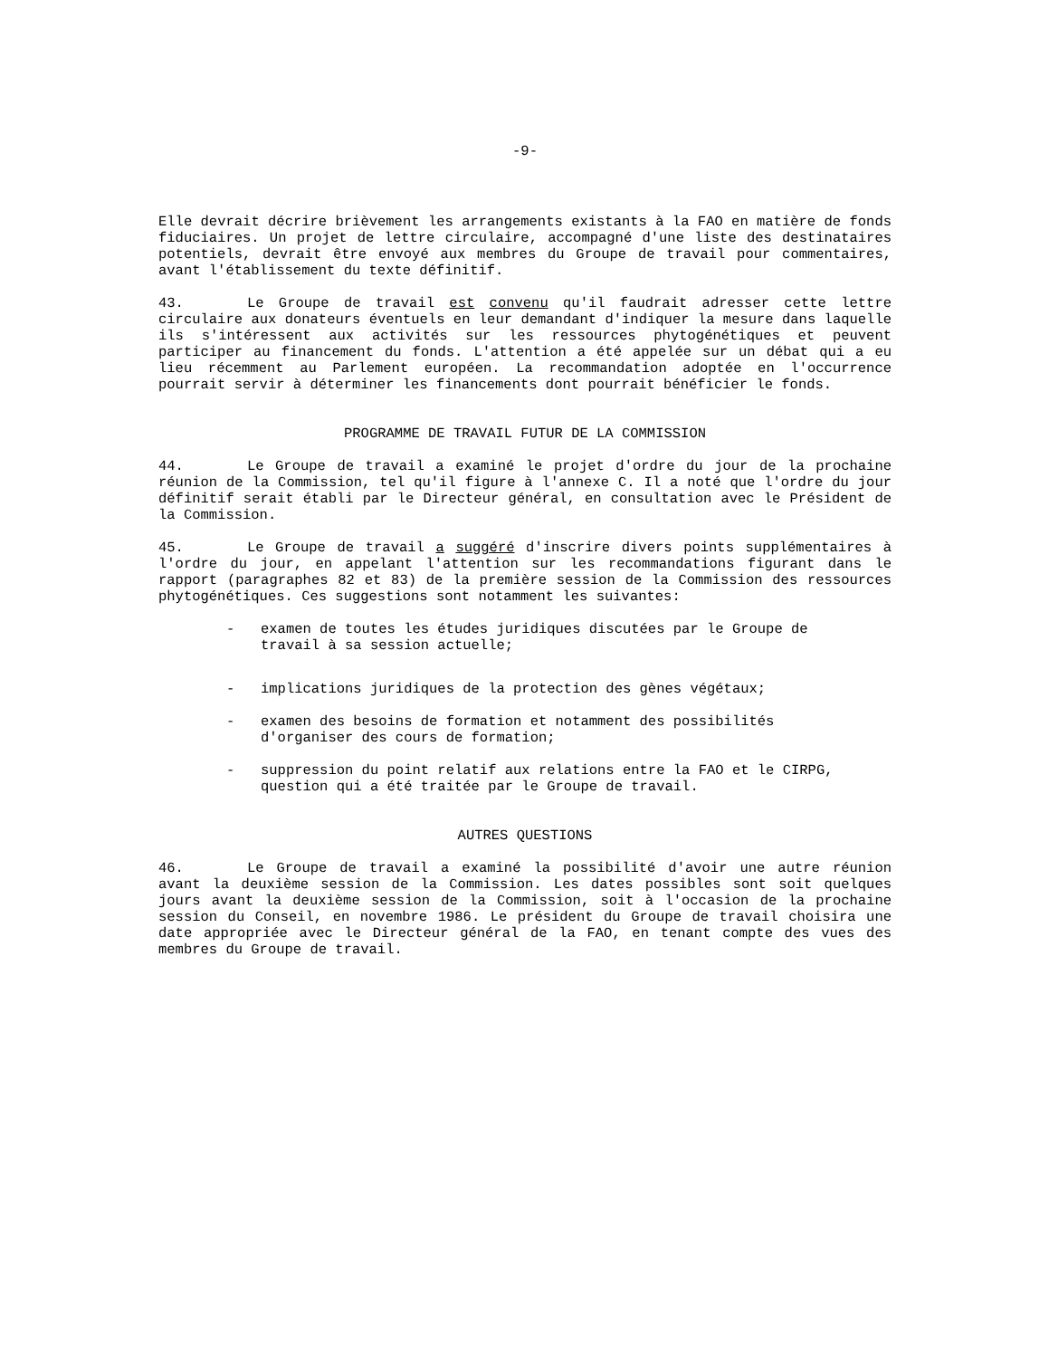-9-
Elle devrait décrire brièvement les arrangements existants à la FAO en matière de fonds fiduciaires. Un projet de lettre circulaire, accompagné d'une liste des destinataires potentiels, devrait être envoyé aux membres du Groupe de travail pour commentaires, avant l'établissement du texte définitif.
43. Le Groupe de travail est convenu qu'il faudrait adresser cette lettre circulaire aux donateurs éventuels en leur demandant d'indiquer la mesure dans laquelle ils s'intéressent aux activités sur les ressources phytogénétiques et peuvent participer au financement du fonds. L'attention a été appelée sur un débat qui a eu lieu récemment au Parlement européen. La recommandation adoptée en l'occurrence pourrait servir à déterminer les financements dont pourrait bénéficier le fonds.
PROGRAMME DE TRAVAIL FUTUR DE LA COMMISSION
44. Le Groupe de travail a examiné le projet d'ordre du jour de la prochaine réunion de la Commission, tel qu'il figure à l'annexe C. Il a noté que l'ordre du jour définitif serait établi par le Directeur général, en consultation avec le Président de la Commission.
45. Le Groupe de travail a suggéré d'inscrire divers points supplémentaires à l'ordre du jour, en appelant l'attention sur les recommandations figurant dans le rapport (paragraphes 82 et 83) de la première session de la Commission des ressources phytogénétiques. Ces suggestions sont notamment les suivantes:
- examen de toutes les études juridiques discutées par le Groupe de travail à sa session actuelle;
- implications juridiques de la protection des gènes végétaux;
- examen des besoins de formation et notamment des possibilités d'organiser des cours de formation;
- suppression du point relatif aux relations entre la FAO et le CIRPG, question qui a été traitée par le Groupe de travail.
AUTRES QUESTIONS
46. Le Groupe de travail a examiné la possibilité d'avoir une autre réunion avant la deuxième session de la Commission. Les dates possibles sont soit quelques jours avant la deuxième session de la Commission, soit à l'occasion de la prochaine session du Conseil, en novembre 1986. Le président du Groupe de travail choisira une date appropriée avec le Directeur général de la FAO, en tenant compte des vues des membres du Groupe de travail.